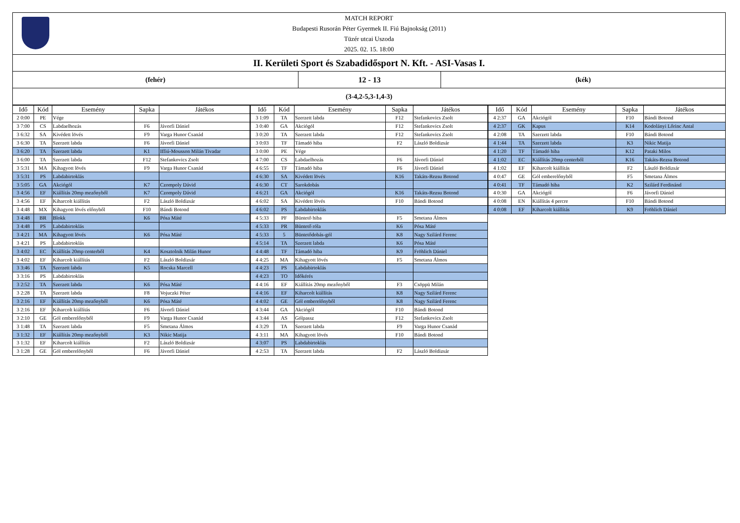MATCH REPORT
Budapesti Rusorán Péter Gyermek II. Fiú Bajnokság (2011)
Tüzér utcai Uszoda
2025. 02. 15. 18:00
II. Kerületi Sport és Szabadidősport N. Kft. - ASI-Vasas I.
(fehér) 12 - 13 (kék)
(3-4,2-5,3-1,4-3)
| Idő | Kód | Esemény | Sapka | Játékos |
| --- | --- | --- | --- | --- |
| 2 0:00 | PE | Vége | | |
| 3 7:00 | CS | Labdaelhozás | F6 | Jávorfi Dániel |
| 3 6:32 | SA | Kivédett lövés | F9 | Varga Hunor Csanád |
| 3 6:30 | TA | Szerzett labda | F6 | Jávorfi Dániel |
| 3 6:20 | TA | Szerzett labda | K1 | Iffiú-Mousson Milán Tivadar |
| 3 6:00 | TA | Szerzett labda | F12 | Stefankovics Zsolt |
| 3 5:31 | MA | Kihagyott lövés | F9 | Varga Hunor Csanád |
| 3 5:31 | PS | Labdabirtoklás | | |
| 3 5:05 | GA | Akciógól | K7 | Czompoly Dávid |
| 3 4:56 | EF | Kiállítás 20mp mezőnyből | K7 | Czompoly Dávid |
| 3 4:56 | EF | Kiharcolt kiállítás | F2 | László Boldizsár |
| 3 4:48 | MX | Kihagyott lövés előnyből | F10 | Bándi Botond |
| 3 4:48 | BR | Blokk | K6 | Pósa Máté |
| 3 4:48 | PS | Labdabirtoklás | | |
| 3 4:21 | MA | Kihagyott lövés | K6 | Pósa Máté |
| 3 4:21 | PS | Labdabirtoklás | | |
| 3 4:02 | EC | Kiállítás 20mp centerből | K4 | Kosztolnik Milán Hunor |
| 3 4:02 | EF | Kiharcolt kiállítás | F2 | László Boldizsár |
| 3 3:46 | TA | Szerzett labda | K5 | Rocska Marcell |
| 3 3:16 | PS | Labdabirtoklás | | |
| 3 2:52 | TA | Szerzett labda | K6 | Pósa Máté |
| 3 2:28 | TA | Szerzett labda | F8 | Vojuczki Péter |
| 3 2:16 | EF | Kiállítás 20mp mezőnyből | K6 | Pósa Máté |
| 3 2:16 | EF | Kiharcolt kiállítás | F6 | Jávorfi Dániel |
| 3 2:10 | GE | Gól emberelőnyből | F9 | Varga Hunor Csanád |
| 3 1:48 | TA | Szerzett labda | F5 | Smetana Álmos |
| 3 1:32 | EF | Kiállítás 20mp mezőnyből | K3 | Nikic Matija |
| 3 1:32 | EF | Kiharcolt kiállítás | F2 | László Boldizsár |
| 3 1:28 | GE | Gól emberelőnyből | F6 | Jávorfi Dániel |
| Idő | Kód | Esemény | Sapka | Játékos |
| --- | --- | --- | --- | --- |
| 3 1:09 | TA | Szerzett labda | F12 | Stefankovics Zsolt |
| 3 0:40 | GA | Akciógól | F12 | Stefankovics Zsolt |
| 3 0:20 | TA | Szerzett labda | F12 | Stefankovics Zsolt |
| 3 0:03 | TF | Támadó hiba | F2 | László Boldizsár |
| 3 0:00 | PE | Vége | | |
| 4 7:00 | CS | Labdaelhozás | F6 | Jávorfi Dániel |
| 4 6:55 | TF | Támadó hiba | F6 | Jávorfi Dániel |
| 4 6:30 | SA | Kivédett lövés | K16 | Takáts-Rezsu Botond |
| 4 6:30 | CT | Sarokdobás | | |
| 4 6:21 | GA | Akciógól | K16 | Takáts-Rezsu Botond |
| 4 6:02 | SA | Kivédett lövés | F10 | Bándi Botond |
| 4 6:02 | PS | Labdabirtoklás | | |
| 4 5:33 | PF | Büntető hiba | F5 | Smetana Álmos |
| 4 5:33 | PR | Büntető róla | K6 | Pósa Máté |
| 4 5:33 | 5 | Büntetődobás-gól | K8 | Nagy Szilárd Ferenc |
| 4 5:14 | TA | Szerzett labda | K6 | Pósa Máté |
| 4 4:48 | TF | Támadó hiba | K9 | Fröhlich Dániel |
| 4 4:25 | MA | Kihagyott lövés | F5 | Smetana Álmos |
| 4 4:23 | PS | Labdabirtoklás | | |
| 4 4:23 | TO | Időkérés | | |
| 4 4:16 | EF | Kiállítás 20mp mezőnyből | F3 | Csöppü Milán |
| 4 4:16 | EF | Kiharcolt kiállítás | K8 | Nagy Szilárd Ferenc |
| 4 4:02 | GE | Gól emberelőnyből | K8 | Nagy Szilárd Ferenc |
| 4 3:44 | GA | Akciógól | F10 | Bándi Botond |
| 4 3:44 | AS | Gólpassz | F12 | Stefankovics Zsolt |
| 4 3:29 | TA | Szerzett labda | F9 | Varga Hunor Csanád |
| 4 3:11 | MA | Kihagyott lövés | F10 | Bándi Botond |
| 4 3:07 | PS | Labdabirtoklás | | |
| 4 2:53 | TA | Szerzett labda | F2 | László Boldizsár |
| Idő | Kód | Esemény | Sapka | Játékos |
| --- | --- | --- | --- | --- |
| 4 2:37 | GA | Akciógól | F10 | Bándi Botond |
| 4 2:37 | GK | Kapus | K14 | Kodolányi Lőrinc Antal |
| 4 2:08 | TA | Szerzett labda | F10 | Bándi Botond |
| 4 1:44 | TA | Szerzett labda | K3 | Nikic Matija |
| 4 1:20 | TF | Támadó hiba | K12 | Pataki Milos |
| 4 1:02 | EC | Kiállítás 20mp centerből | K16 | Takáts-Rezsu Botond |
| 4 1:02 | EF | Kiharcolt kiállítás | F2 | László Boldizsár |
| 4 0:47 | GE | Gól emberelőnyből | F5 | Smetana Álmos |
| 4 0:41 | TF | Támadó hiba | K2 | Szilárd Ferdinánd |
| 4 0:30 | GA | Akciógól | F6 | Jávorfi Dániel |
| 4 0:08 | EN | Kiállítás 4 percre | F10 | Bándi Botond |
| 4 0:08 | EF | Kiharcolt kiállítás | K9 | Fröhlich Dániel |